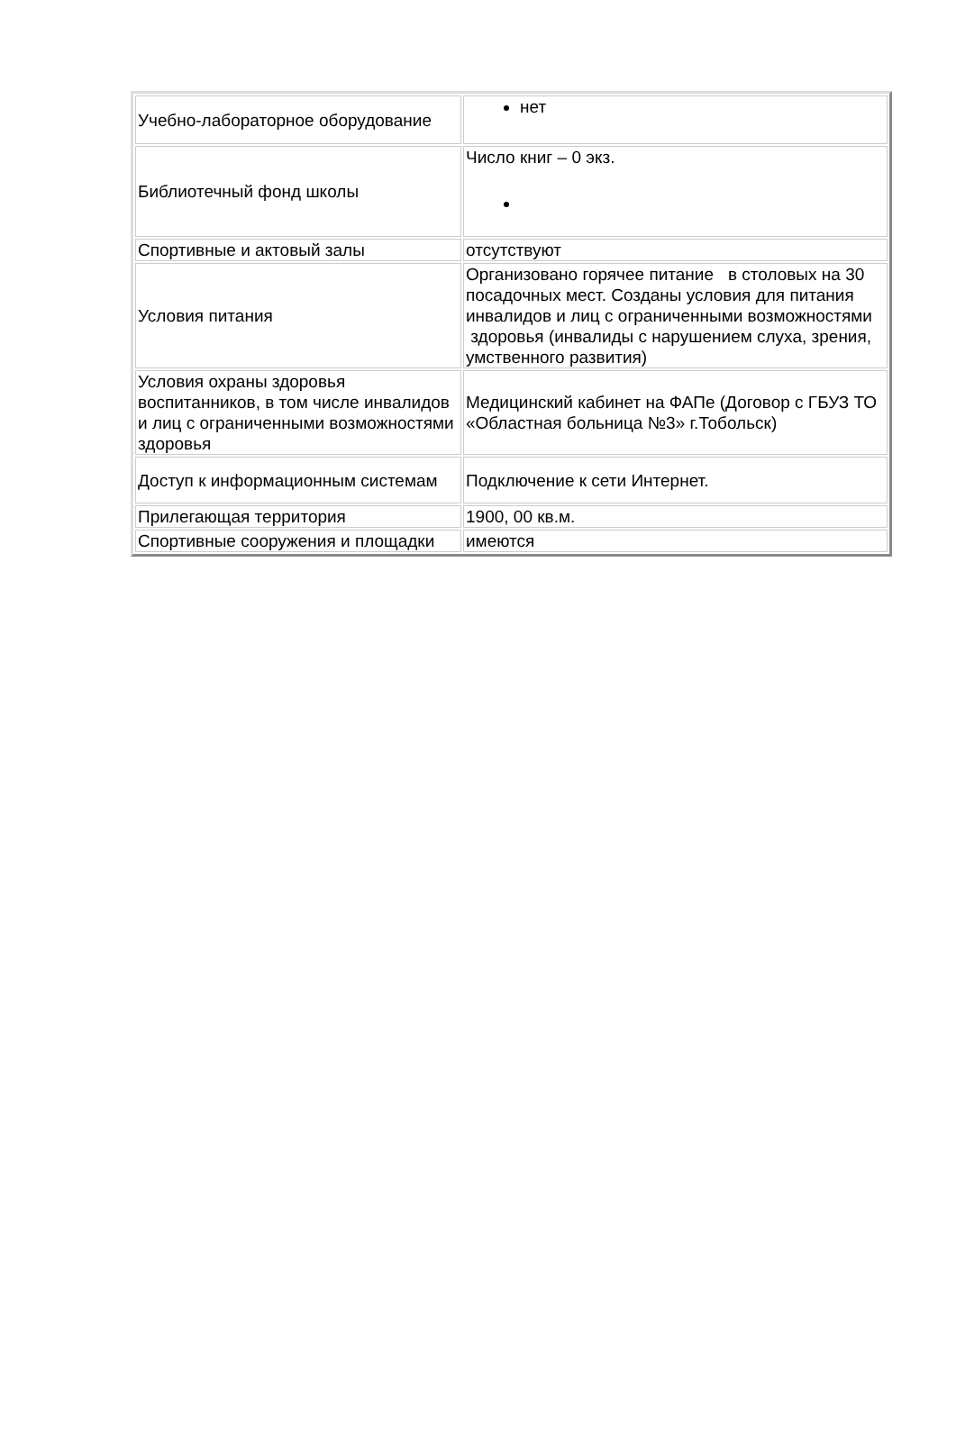| Учебно-лабораторное оборудование | нет |
| Библиотечный фонд школы | Число книг – 0 экз. |
| Спортивные и актовый залы | отсутствуют |
| Условия питания | Организовано горячее питание в столовых на 30 посадочных мест. Созданы условия для питания инвалидов и лиц с ограниченными возможностями здоровья (инвалиды с нарушением слуха, зрения, умственного развития) |
| Условия охраны здоровья воспитанников, в том числе инвалидов и лиц с ограниченными возможностями здоровья | Медицинский кабинет на ФАПе (Договор с ГБУЗ ТО «Областная больница №3» г.Тобольск) |
| Доступ к информационным системам | Подключение к сети Интернет. |
| Прилегающая территория | 1900, 00 кв.м. |
| Спортивные сооружения и площадки | имеются |